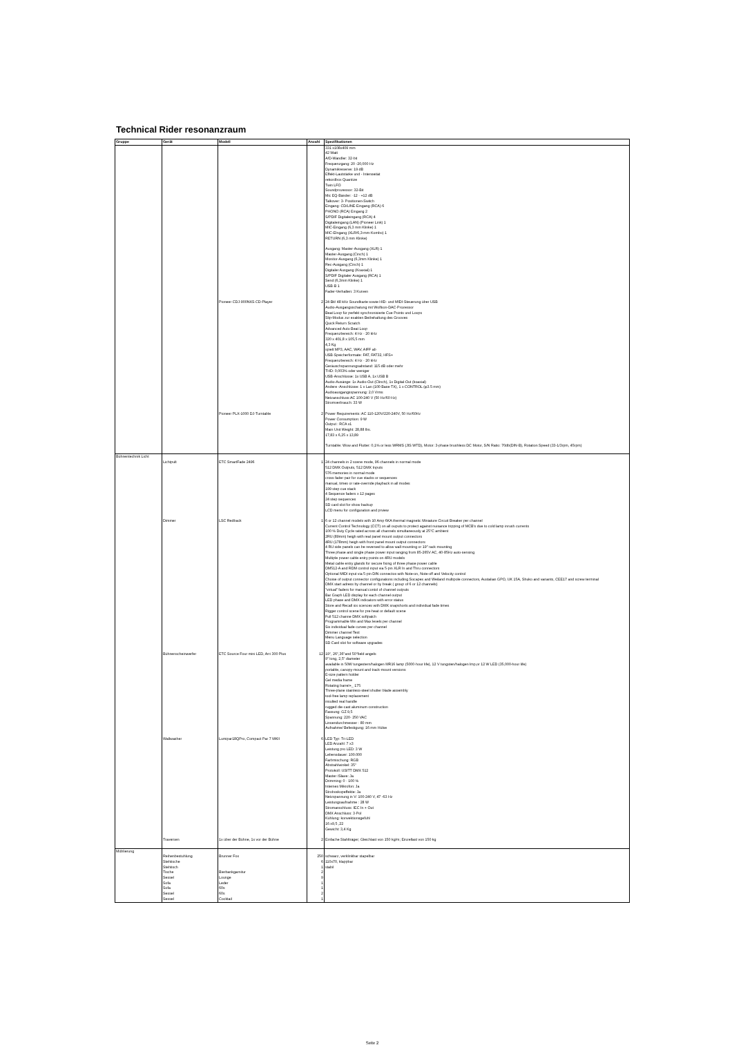Technical Rider resonanzraum
| Gruppe | Gerät | Modell | Anzahl | Spezifikationen |
| --- | --- | --- | --- | --- |
| | | | | 331 x108x409 mm 42 Watt A/D-Wandler: 32-bit Frequenzgang: 20 -20,000 Hz Dynamikreserve: 19 dB Effekt-Lautstärke und - Intenseität rekordbox Quantize Twin LFO Soundprozessor: 32-Bit Mic EQ-Bänder: -12 - +12 dB Talkover: 3- Positionen-Switch Eingang: CD/LINE-Eingang (RCA) 6 PHONO (RCA) Eingang 2 S/PDIF Digitaleingang (RCA) 4 Digitaleingang (LAN) (Pioneer Link) 1 MIC-Eingang (6,3 mm Klinke) 1 MIC-EIngang (XLR/6,3-mm-Kombo) 1 RETURN (6,3 mm Klinke) Ausgang: Master-Ausgang (XLR) 1 Master-Ausgang (Cinch) 1 Monitor-Ausgang (6,3mm Klinke) 1 Rec-Ausgang (Cinch) 1 Digitaler Ausgang (Koaxial) 1 S/PDIF Digitaler Ausgang (RCA) 1 Send (6,3mm Klinke) 1 USB-B 1 Fader-Verhalten: 3 Kurven |
| | | Pioneer CDJ-900NXS CD-Player | 2 | 24-Bit/ 48 kHz Soundkarte sowie HID- und MIDI-Steuerung über USB Audio-Ausgangsschatung mit Wolfson-DAC-Prozessor Beat Loop für perfekt synchronisierte Cue Points und Loops Slip-Modus zur exakten Beibehaltung des Grooves Quick Return Scratch Advanced Auto Beat Loop Frequenzbereich: 4 Hz - 20 kHz 320 x 401,8 x 105,5 mm 4,3 Kg spielt MP3, AAC, WAV, AIFF ab USB-Speicherformate: FAT, FAT32, HFS+ Frequenzbereich: 4 Hz - 20 kHz Geräuschspannungsabstand: 115 dB oder mehr THD: 0,003% oder weniger USB-Anschlüsse: 1x USB A, 1x USB B Audio-Ausänge: 1x Audio-Out (Clinch), 1x Digital-Out (koaxial) Andere -Anschlüsse: 1 x Lan (100 Base-TX), 1 x CONTROL (φ3.5 mm) Audioausgangsspannung: 2,0 Vrms Netzanschluss:AC 100-240 V (50 Hz/60 Hz) Stromverbrauch: 33 W |
| | | Pioneer PLX-1000 DJ-Turntable | 2 | Power Requirements: AC 110-120V/220-240V, 50 Hz/60Hz Power Consumption: 9 W Output : RCA x1 Main Unit Weight: 28,88 lbs. 17,83 x 6,25 x 13,89 Turntable: Wow and Flutter: 0,1% or less WRMS (JIS WTD), Motor: 3-phase brushless DC Motor, S/N Ratio: 70db(DIN-B), Rotation Speed (33-1/3rpm, 45rpm) |
| Bühnentechnik Licht | Lichtpult | ETC SmartFade 2496 | 1 | 24 channels in 2 scene mode, 96 channels in normal mode 512 DMX Outputs, 512 DMX Inputs 576 memories in normal mode cross fader pair for cue stacks or sequences manual, times or rate-override playback in all modes 199 step cue stack 4 Sequence faders x 12 pages 24 step sequences SD card slot for show backup LCD menu for configuration and prview |
| | Dimmer | LSC Redback | 1 | 6 or 12 channel models with 10 Amp 6KA thermal magnetic Miniature Circuit Breaker per channel Current Control Technology (CCT) on all ouputs to protect against nuisance tripping of MCB's due to cold lamp inrush currents 100 % Duty Cycle rated across all channels simultaneously at 25°C ambient 2RU (89mm) heigh with real panel mount output connectors 4RU (178mm) heigh with front panel mount output connectors 4 RU side panels can be reversed to allow wall mounting or 19" rack mounting Three phase and single phase power input ranging from 85-265V AC, 40-85Hz auto-sensing Multiple power cable entry points on 4RU models Metal cable entry glands for secure fixing of three phase power cable DM512-A and RDM control input via 5-pin XLR In and Thru connectors Optional MIDI input via 5-pin DIN connectos with Note-on, Note-off and Velocity control Choise of output connector configurations including Socapex and Weiland multipole connectors, Austalian GPO, UK 15A, Shuko and variants, CEE17 and screw terminal DMX start adress by channel or by break ( group of 6 or 12 channels) "virtual" faders for manual contol of channel outputs Bar Graph LED display for each channel output LED phase and DMX indicators with error status Store and Recall six scences with DMX snapshorts and individual fade times Rigger control scene for pre-heat or default scene Full 512 channe DMX softpatch Programmable Min and Max levels per channel Six individual fade curves per channel Dimmer channel Test Menu Language selection SD Card slot for software upgrades |
| | Bühnenscheinwerfer | ETC Source Four mini LED, Arri 300 Plus | 12 | 19°, 26°,36°and 50°field angels 9" long, 2,5" diameter available in 50W tungestern/halogen MR16 lamp (5000-hour life), 12 V tungsten/halogen lmp,or 12 W LED (35,000-hour life) portable, canopy-mount and track-mount versions E-size pattern holder Gel media frame Rotating barrel+_ 175 Three-plane stainless-steel shutter blade assembly tool-free lamp replacement insulted real handle rugged die-cast aluminum construction Fassung: GZ 9,5 Spannung: 220- 250 VAC Linsendurchmesser : 80 mm Aufnahme/ Befestigung: 16 mm Hülse |
| | Wallwasher | Lumipar18QPro, Compact Par 7 MKII | 6 | LED Typ: Tri-LED LED Anzahl: 7 x3 Leistung pro LED: 3 W Lebensdauer: 100.000 Farbmischung: RGB Abstrahlwinkel: 35° Protokoll: USITT DMX 512 Master /Slave: Ja Drimming: 0 - 100 % Internes Mikrofon: Ja Stroboskopeffekte: Ja Netzspannung in V: 100-240 V, 47 -63 Hz Leistungsaufnahme : 28 W Stromanschluss: IEC In + Out DMX Anschluss: 3-Pol Kühlung: konvektionsgefühl 16 x9,5 ,22 Gewicht: 3,4 Kg |
| | Traversen | 1x über der Bühne, 1x vor der Bühne | 2 | Einfache Stahlträger; Gleichlast von 150 kg/m; Einzellast von 150 kg |
| Möblierung | Reihenbestuhlung Stehtische Stehtisch Tische Sessel Sofa Sofa Sessel Sessel | Brunner Fox Bierbankgarnitur Lounge Leder 60s 60s Cocktail | 250 6 1 2 9 1 1 2 1 | schwarz, verklinkbar stapelbar 110x70, klappbar stabil |
Seite 2